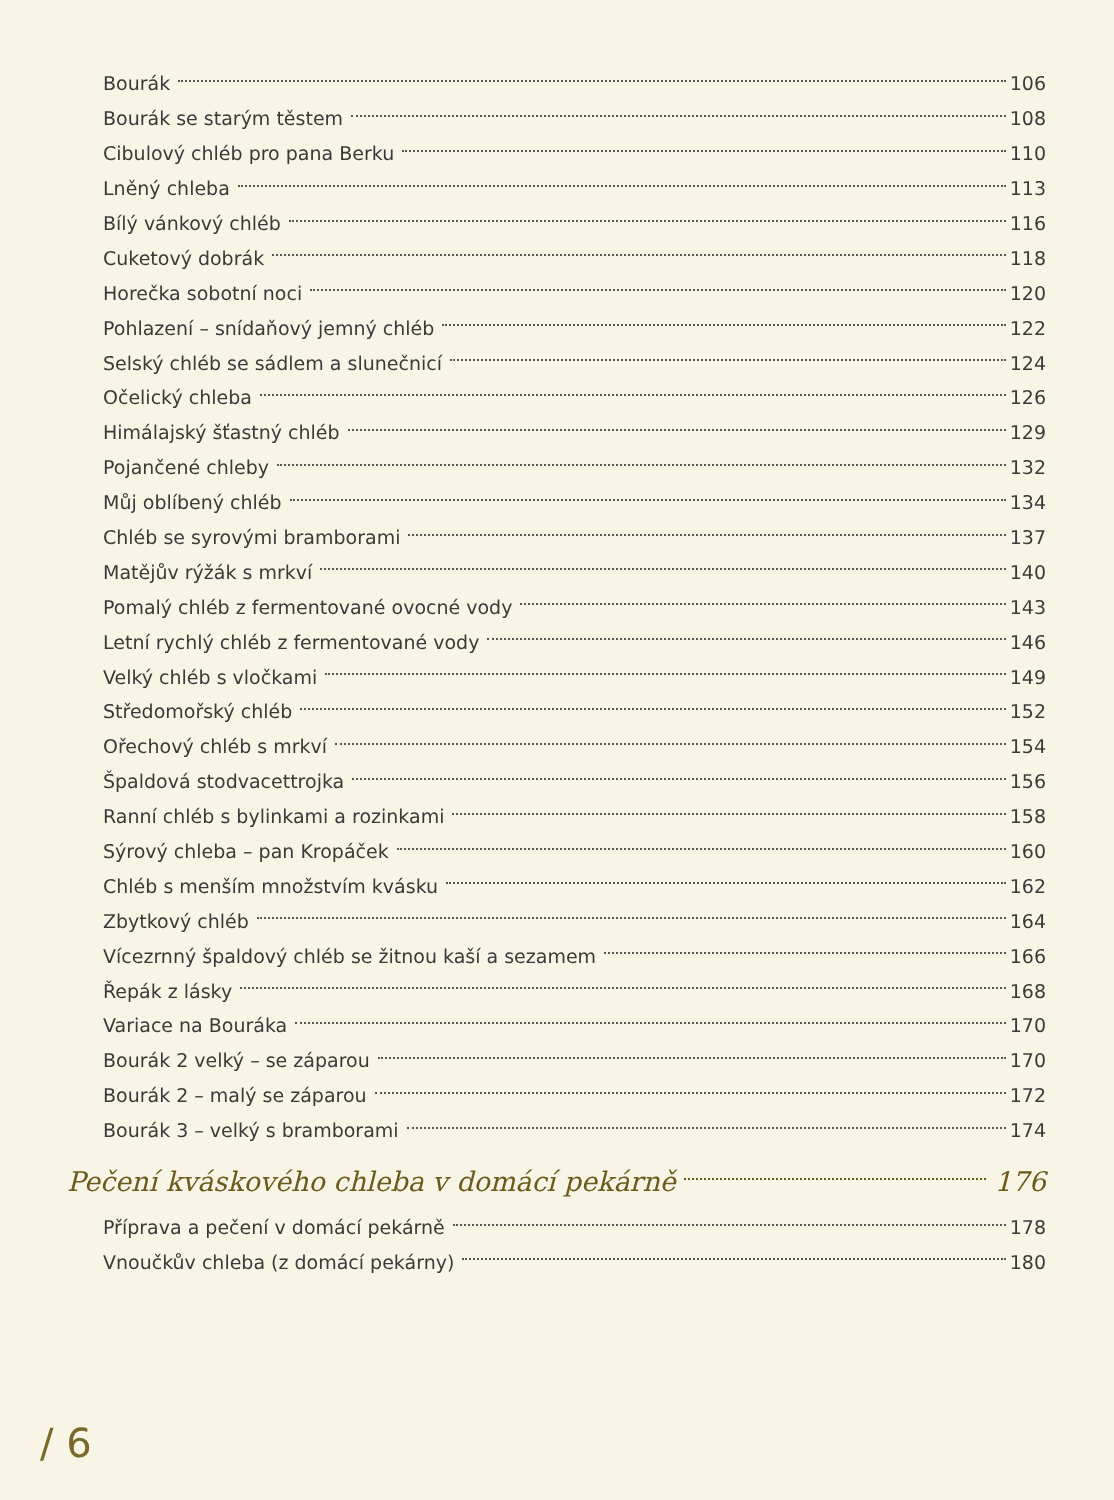Bourák 106
Bourák se starým těstem 108
Cibulový chléb pro pana Berku 110
Lněný chleba 113
Bílý vánkový chléb 116
Cuketový dobrák 118
Horečka sobotní noci 120
Pohlazení – snídaňový jemný chléb 122
Selský chléb se sádlem a slunečnicí 124
Očelický chleba 126
Himálajský šťastný chléb 129
Pojančené chleby 132
Můj oblíbený chléb 134
Chléb se syrovými bramborami 137
Matějův rýžák s mrkví 140
Pomalý chléb z fermentované ovocné vody 143
Letní rychlý chléb z fermentované vody 146
Velký chléb s vločkami 149
Středomořský chléb 152
Ořechový chléb s mrkví 154
Špaldová stodvacettrojka 156
Ranní chléb s bylinkami a rozinkami 158
Sýrový chleba – pan Kropáček 160
Chléb s menším množstvím kvásku 162
Zbytkový chléb 164
Vícezrnný špaldový chléb se žitnou kaší a sezamem 166
Řepák z lásky 168
Variace na Bouráka 170
Bourák 2 velký – se záparou 170
Bourák 2 – malý se záparou 172
Bourák 3 – velký s bramborami 174
Pečení kváskového chleba v domácí pekárně 176
Příprava a pečení v domácí pekárně 178
Vnoučkův chleba (z domácí pekárny) 180
/ 6